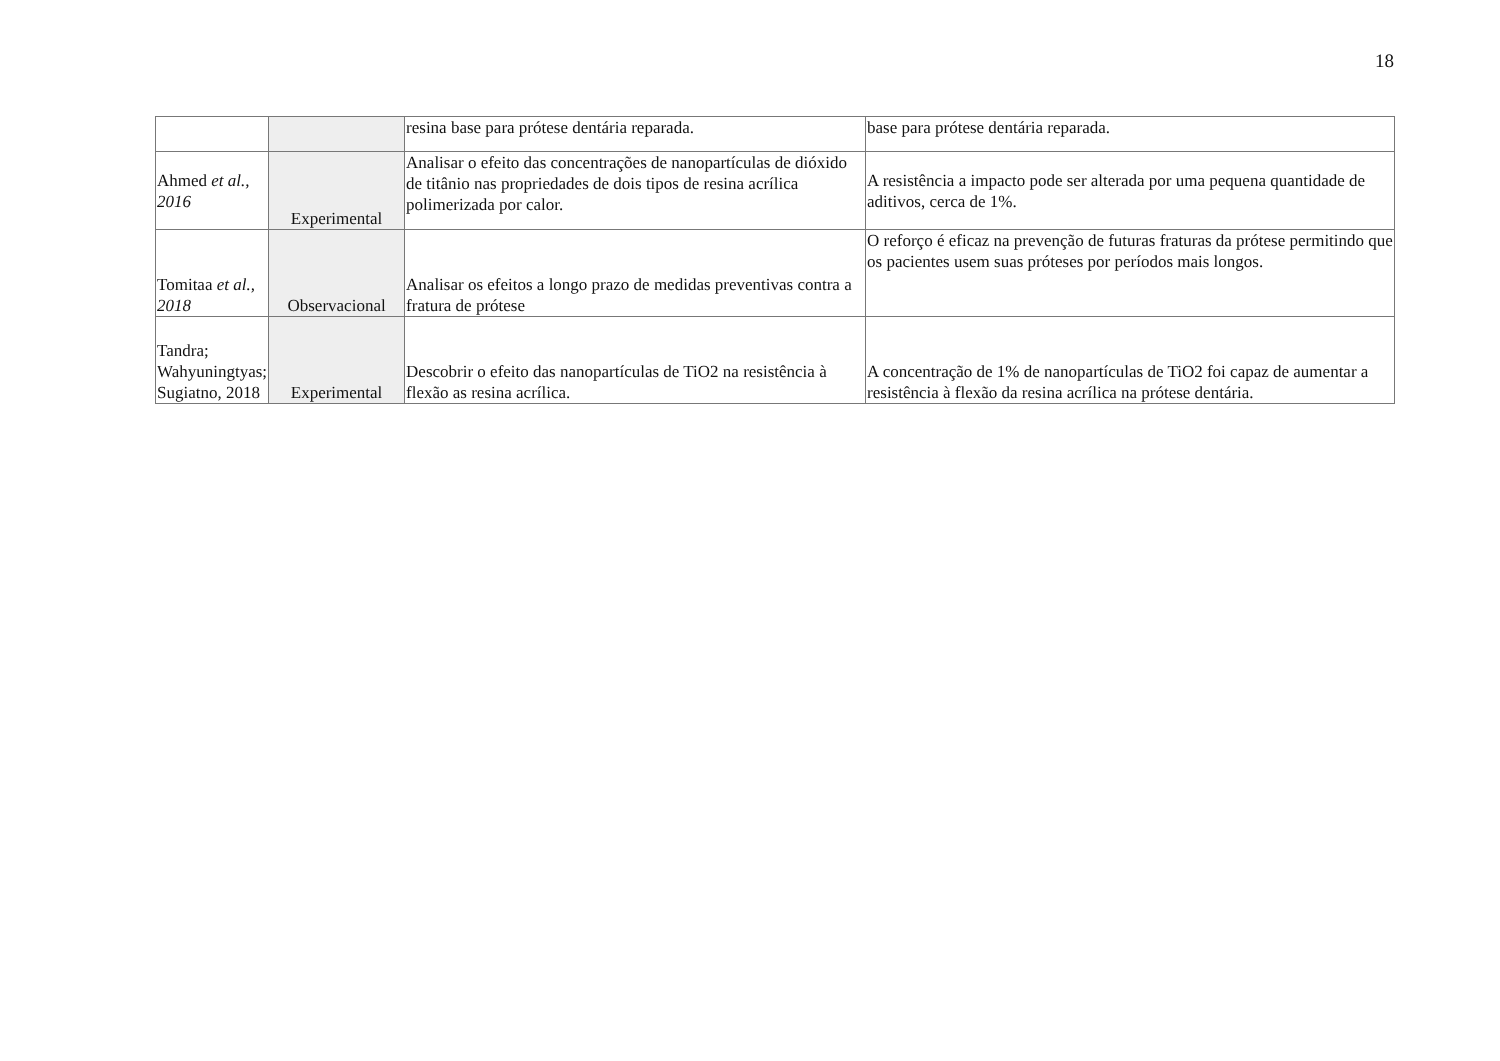18
| | | resina base para prótese dentária reparada. | base para prótese dentária reparada. |
| Ahmed et al., 2016 | Experimental | Analisar o efeito das concentrações de nanopartículas de dióxido de titânio nas propriedades de dois tipos de resina acrílica polimerizada por calor. | A resistência a impacto pode ser alterada por uma pequena quantidade de aditivos, cerca de 1%. |
| Tomitaa et al., 2018 | Observacional | Analisar os efeitos a longo prazo de medidas preventivas contra a fratura de prótese | O reforço é eficaz na prevenção de futuras fraturas da prótese permitindo que os pacientes usem suas próteses por períodos mais longos. |
| Tandra; Wahyuningtyas; Sugiatno, 2018 | Experimental | Descobrir o efeito das nanopartículas de TiO2 na resistência à flexão as resina acrílica. | A concentração de 1% de nanopartículas de TiO2 foi capaz de aumentar a resistência à flexão da resina acrílica na prótese dentária. |